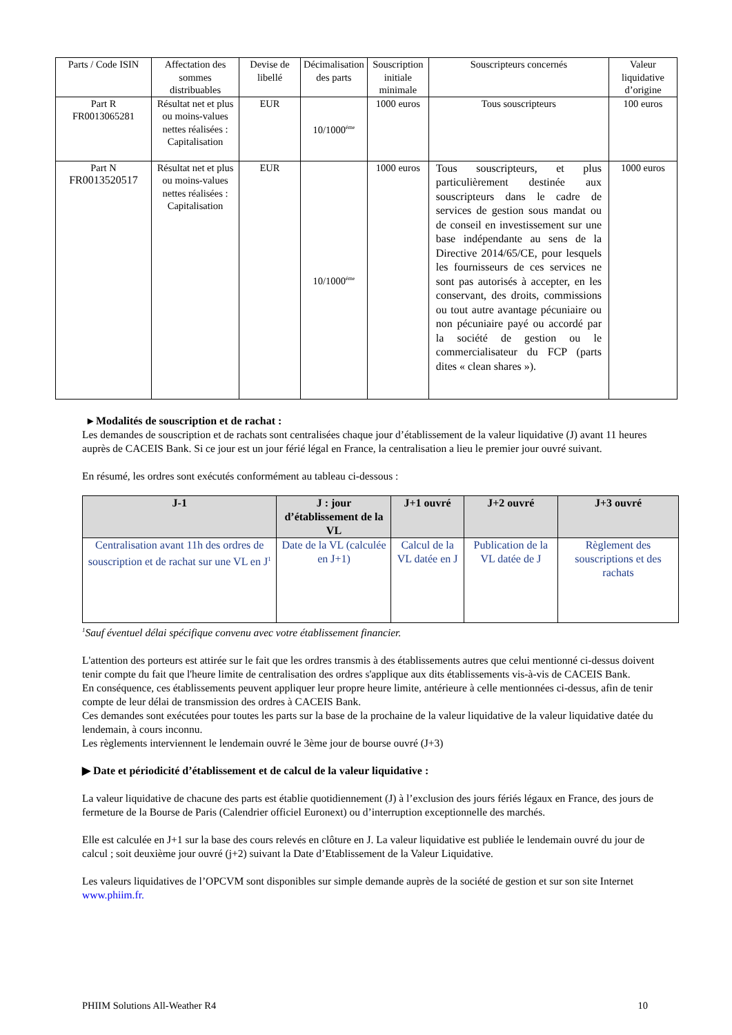| Parts / Code ISIN | Affectation des sommes distribuables | Devise de libellé | Décimalisation des parts | Souscription initiale minimale | Souscripteurs concernés | Valeur liquidative d’origine |
| --- | --- | --- | --- | --- | --- | --- |
| Part R FR0013065281 | Résultat net et plus ou moins-values nettes réalisées : Capitalisation | EUR | 10/1000<sup>éme</sup> | 1000 euros | Tous souscripteurs | 100 euros |
| Part N FR0013520517 | Résultat net et plus ou moins-values nettes réalisées : Capitalisation | EUR | 10/1000<sup>éme</sup> | 1000 euros | Tous souscripteurs, et plus particulièrement destinée aux souscripteurs dans le cadre de services de gestion sous mandat ou de conseil en investissement sur une base indépendante au sens de la Directive 2014/65/CE, pour lesquels les fournisseurs de ces services ne sont pas autorisés à accepter, en les conservant, des droits, commissions ou tout autre avantage pécuniaire ou non pécuniaire payé ou accordé par la société de gestion ou le commercialisateur du FCP (parts dites « clean shares »). | 1000 euros |
▸ Modalités de souscription et de rachat :
Les demandes de souscription et de rachats sont centralisées chaque jour d’établissement de la valeur liquidative (J) avant 11 heures auprès de CACEIS Bank. Si ce jour est un jour férié légal en France, la centralisation a lieu le premier jour ouvré suivant.
En résumé, les ordres sont exécutés conformément au tableau ci-dessous :
| J-1 | J : jour d’établissement de la VL | J+1 ouvré | J+2 ouvré | J+3 ouvré |
| --- | --- | --- | --- | --- |
| Centralisation avant 11h des ordres de souscription et de rachat sur une VL en J<sup>1</sup> | Date de la VL (calculée en J+1) | Calcul de la VL datée en J | Publication de la VL datée de J | Règlement des souscriptions et des rachats |
<sup>1</sup> Sauf éventuel délai spécifique convenu avec votre établissement financier.
L'attention des porteurs est attirée sur le fait que les ordres transmis à des établissements autres que celui mentionné ci-dessus doivent tenir compte du fait que l'heure limite de centralisation des ordres s'applique aux dits établissements vis-à-vis de CACEIS Bank.
En conséquence, ces établissements peuvent appliquer leur propre heure limite, antérieure à celle mentionnées ci-dessus, afin de tenir compte de leur délai de transmission des ordres à CACEIS Bank.
Ces demandes sont exécutées pour toutes les parts sur la base de la prochaine de la valeur liquidative de la valeur liquidative datée du lendemain, à cours inconnu.
Les règlements interviennent le lendemain ouvré le 3ème jour de bourse ouvré (J+3)
▶ Date et périodicité d’établissement et de calcul de la valeur liquidative :
La valeur liquidative de chacune des parts est établie quotidiennement (J) à l’exclusion des jours fériés légaux en France, des jours de fermeture de la Bourse de Paris (Calendrier officiel Euronext) ou d’interruption exceptionnelle des marchés.
Elle est calculée en J+1 sur la base des cours relevés en clôture en J. La valeur liquidative est publiée le lendemain ouvré du jour de calcul ; soit deuxième jour ouvré (j+2) suivant la Date d’Etablissement de la Valeur Liquidative.
Les valeurs liquidatives de l’OPCVM sont disponibles sur simple demande auprès de la société de gestion et sur son site Internet www.phiim.fr.
PHIIM Solutions All-Weather R4 10